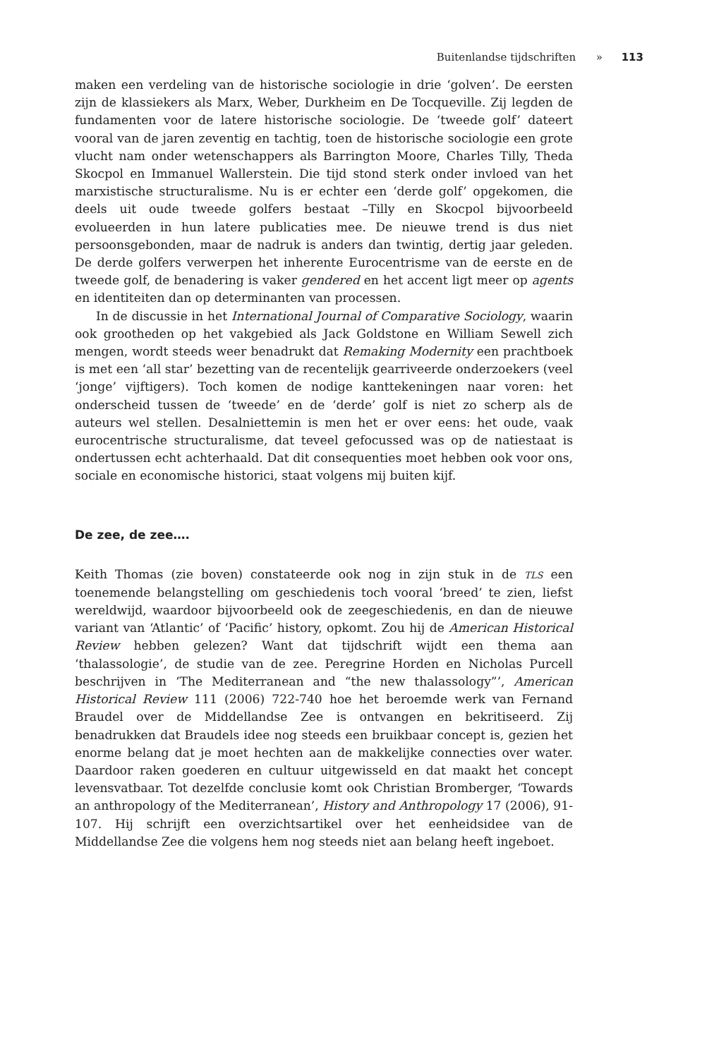Buitenlandse tijdschriften » 113
maken een verdeling van de historische sociologie in drie ‘golven’. De eersten zijn de klassiekers als Marx, Weber, Durkheim en De Tocqueville. Zij legden de fundamenten voor de latere historische sociologie. De ‘tweede golf’ dateert vooral van de jaren zeventig en tachtig, toen de historische sociologie een grote vlucht nam onder wetenschappers als Barrington Moore, Charles Tilly, Theda Skocpol en Immanuel Wallerstein. Die tijd stond sterk onder invloed van het marxistische structuralisme. Nu is er echter een ‘derde golf’ opgekomen, die deels uit oude tweede golfers bestaat –Tilly en Skocpol bijvoorbeeld evolueerden in hun latere publicaties mee. De nieuwe trend is dus niet persoonsgebonden, maar de nadruk is anders dan twintig, dertig jaar geleden. De derde golfers verwerpen het inherente Eurocentrisme van de eerste en de tweede golf, de benadering is vaker gendered en het accent ligt meer op agents en identiteiten dan op determinanten van processen.
In de discussie in het International Journal of Comparative Sociology, waarin ook grootheden op het vakgebied als Jack Goldstone en William Sewell zich mengen, wordt steeds weer benadrukt dat Remaking Modernity een prachtboek is met een ‘all star’ bezetting van de recentelijk gearriveerde onderzoekers (veel ‘jonge’ vijftigers). Toch komen de nodige kanttekeningen naar voren: het onderscheid tussen de ‘tweede’ en de ‘derde’ golf is niet zo scherp als de auteurs wel stellen. Desalniettemin is men het er over eens: het oude, vaak eurocentrische structuralisme, dat teveel gefocussed was op de natiestaat is ondertussen echt achterhaald. Dat dit consequenties moet hebben ook voor ons, sociale en economische historici, staat volgens mij buiten kijf.
De zee, de zee….
Keith Thomas (zie boven) constateerde ook nog in zijn stuk in de TLS een toenemende belangstelling om geschiedenis toch vooral ‘breed’ te zien, liefst wereldwijd, waardoor bijvoorbeeld ook de zeegeschiedenis, en dan de nieuwe variant van ‘Atlantic’ of ‘Pacific’ history, opkomt. Zou hij de American Historical Review hebben gelezen? Want dat tijdschrift wijdt een thema aan ‘thalassologie’, de studie van de zee. Peregrine Horden en Nicholas Purcell beschrijven in ‘The Mediterranean and “the new thalassology”’, American Historical Review 111 (2006) 722-740 hoe het beroemde werk van Fernand Braudel over de Middellandse Zee is ontvangen en bekritiseerd. Zij benadrukken dat Braudels idee nog steeds een bruikbaar concept is, gezien het enorme belang dat je moet hechten aan de makkelijke connecties over water. Daardoor raken goederen en cultuur uitgewisseld en dat maakt het concept levensvatbaar. Tot dezelfde conclusie komt ook Christian Bromberger, ‘Towards an anthropology of the Mediterranean’, History and Anthropology 17 (2006), 91-107. Hij schrijft een overzichtsartikel over het eenheidsidee van de Middellandse Zee die volgens hem nog steeds niet aan belang heeft ingeboet.